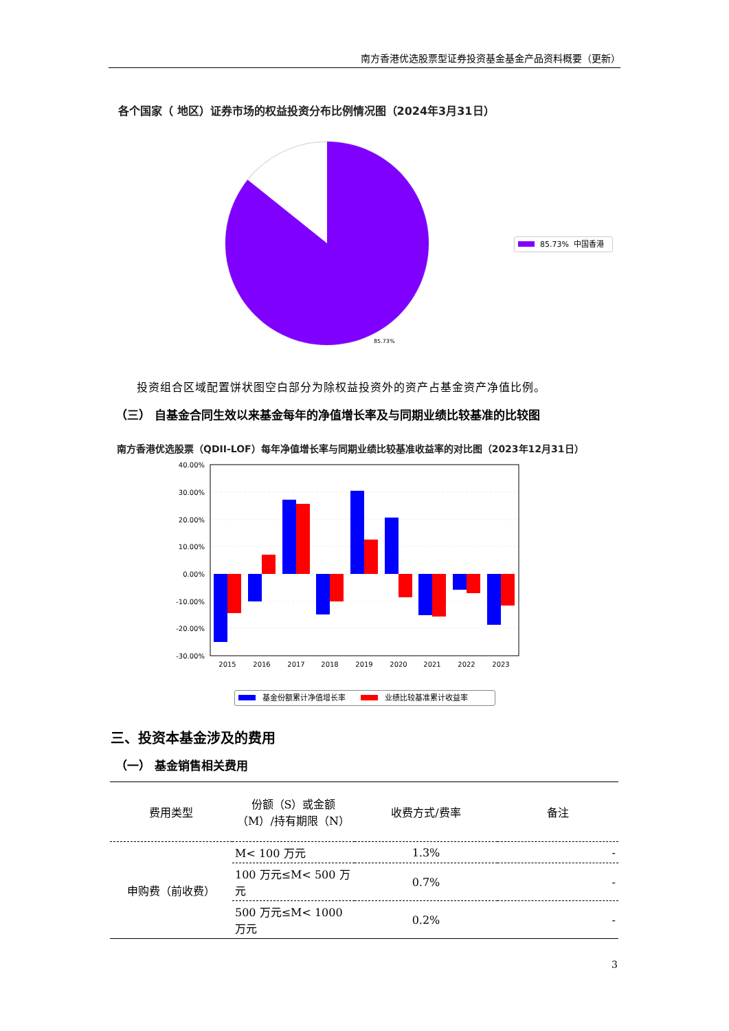南方香港优选股票型证券投资基金基金产品资料概要（更新）
各个国家（ 地区）证券市场的权益投资分布比例情况图（2024年3月31日）
85.73%
85.73% 中国香港
投资组合区域配置饼状图空白部分为除权益投资外的资产占基金资产净值比例。
（三） 自基金合同生效以来基金每年的净值增长率及与同期业绩比较基准的比较图
南方香港优选股票（QDII-LOF）每年净值增长率与同期业绩比较基准收益率的对比图（2023年12月31日）
40.00%
30.00%
20.00%
10.00%
0.00%
-10.00%
-20.00%
-30.00%
2015
2016
2017
2018
2019
2020
2021
2022
2023
基金份额累计净值增长率 业绩比较基准累计收益率
三、投资本基金涉及的费用
（一） 基金销售相关费用
| 费用类型 | 份额（S）或金额（M）/持有期限（N） | 收费方式/费率 | 备注 |
| 申购费（前收费） | M< 100 万元 | 1.3% | - |
| | 100 万元≤M< 500 万元 | 0.7% | - |
| | 500 万元≤M< 1000 万元 | 0.2% | - |
3